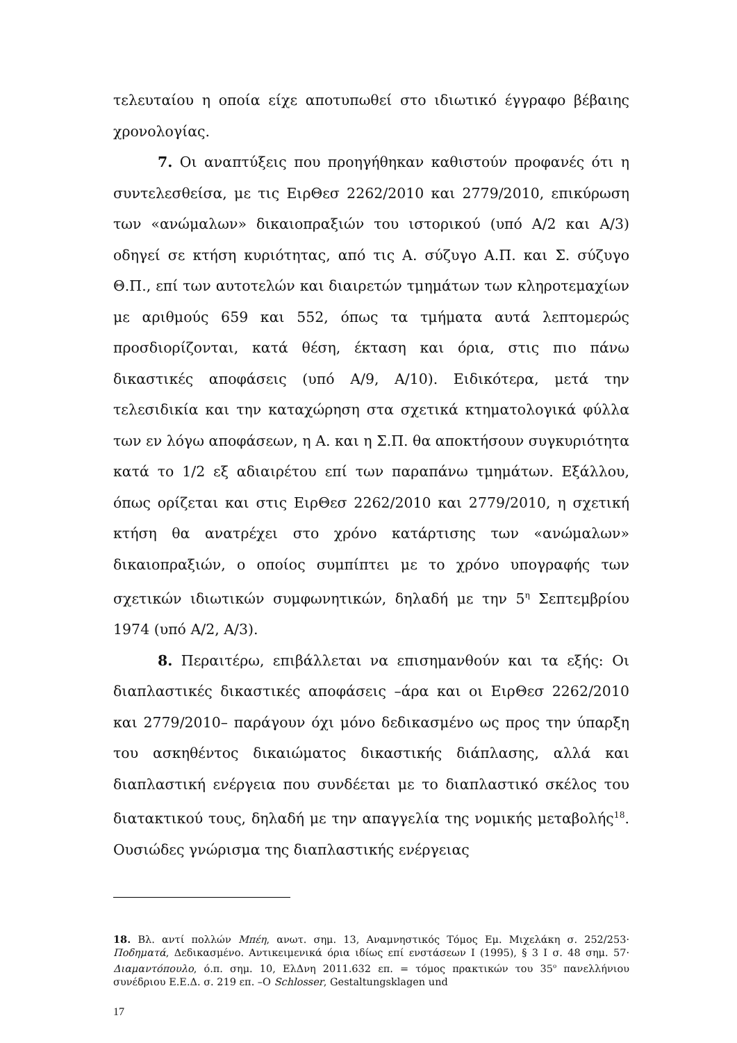τελευταίου η οποία είχε αποτυπωθεί στο ιδιωτικό έγγραφο βέβαιης χρονολογίας.
7. Οι αναπτύξεις που προηγήθηκαν καθιστούν προφανές ότι η συντελεσθείσα, με τις ΕιρΘεσ 2262/2010 και 2779/2010, επικύρωση των «ανώμαλων» δικαιοπραξιών του ιστορικού (υπό Α/2 και Α/3) οδηγεί σε κτήση κυριότητας, από τις Α. σύζυγο Α.Π. και Σ. σύζυγο Θ.Π., επί των αυτοτελών και διαιρετών τμημάτων των κληροτεμαχίων με αριθμούς 659 και 552, όπως τα τμήματα αυτά λεπτομερώς προσδιορίζονται, κατά θέση, έκταση και όρια, στις πιο πάνω δικαστικές αποφάσεις (υπό Α/9, Α/10). Ειδικότερα, μετά την τελεσιδικία και την καταχώρηση στα σχετικά κτηματολογικά φύλλα των εν λόγω αποφάσεων, η Α. και η Σ.Π. θα αποκτήσουν συγκυριότητα κατά το 1/2 εξ αδιαιρέτου επί των παραπάνω τμημάτων. Εξάλλου, όπως ορίζεται και στις ΕιρΘεσ 2262/2010 και 2779/2010, η σχετική κτήση θα ανατρέχει στο χρόνο κατάρτισης των «ανώμαλων» δικαιοπραξιών, ο οποίος συμπίπτει με το χρόνο υπογραφής των σχετικών ιδιωτικών συμφωνητικών, δηλαδή με την 5<sup>η</sup> Σεπτεμβρίου 1974 (υπό Α/2, Α/3).
8. Περαιτέρω, επιβάλλεται να επισημανθούν και τα εξής: Οι διαπλαστικές δικαστικές αποφάσεις –άρα και οι ΕιρΘεσ 2262/2010 και 2779/2010– παράγουν όχι μόνο δεδικασμένο ως προς την ύπαρξη του ασκηθέντος δικαιώματος δικαστικής διάπλασης, αλλά και διαπλαστική ενέργεια που συνδέεται με το διαπλαστικό σκέλος του διατακτικού τους, δηλαδή με την απαγγελία της νομικής μεταβολής<sup>18</sup>. Ουσιώδες γνώρισμα της διαπλαστικής ενέργειας
18. Βλ. αντί πολλών Μπέη, ανωτ. σημ. 13, Αναμνηστικός Τόμος Εμ. Μιχελάκη σ. 252/253· Ποδηματά, Δεδικασμένο. Αντικειμενικά όρια ιδίως επί ενστάσεων Ι (1995), § 3 Ι σ. 48 σημ. 57· Διαμαντόπουλο, ό.π. σημ. 10, ΕλΔνη 2011.632 επ. = τόμος πρακτικών του 35<sup>ο</sup> πανελλήνιου συνέδριου Ε.Ε.Δ. σ. 219 επ. –Ο Schlosser, Gestaltungsklagen und
17